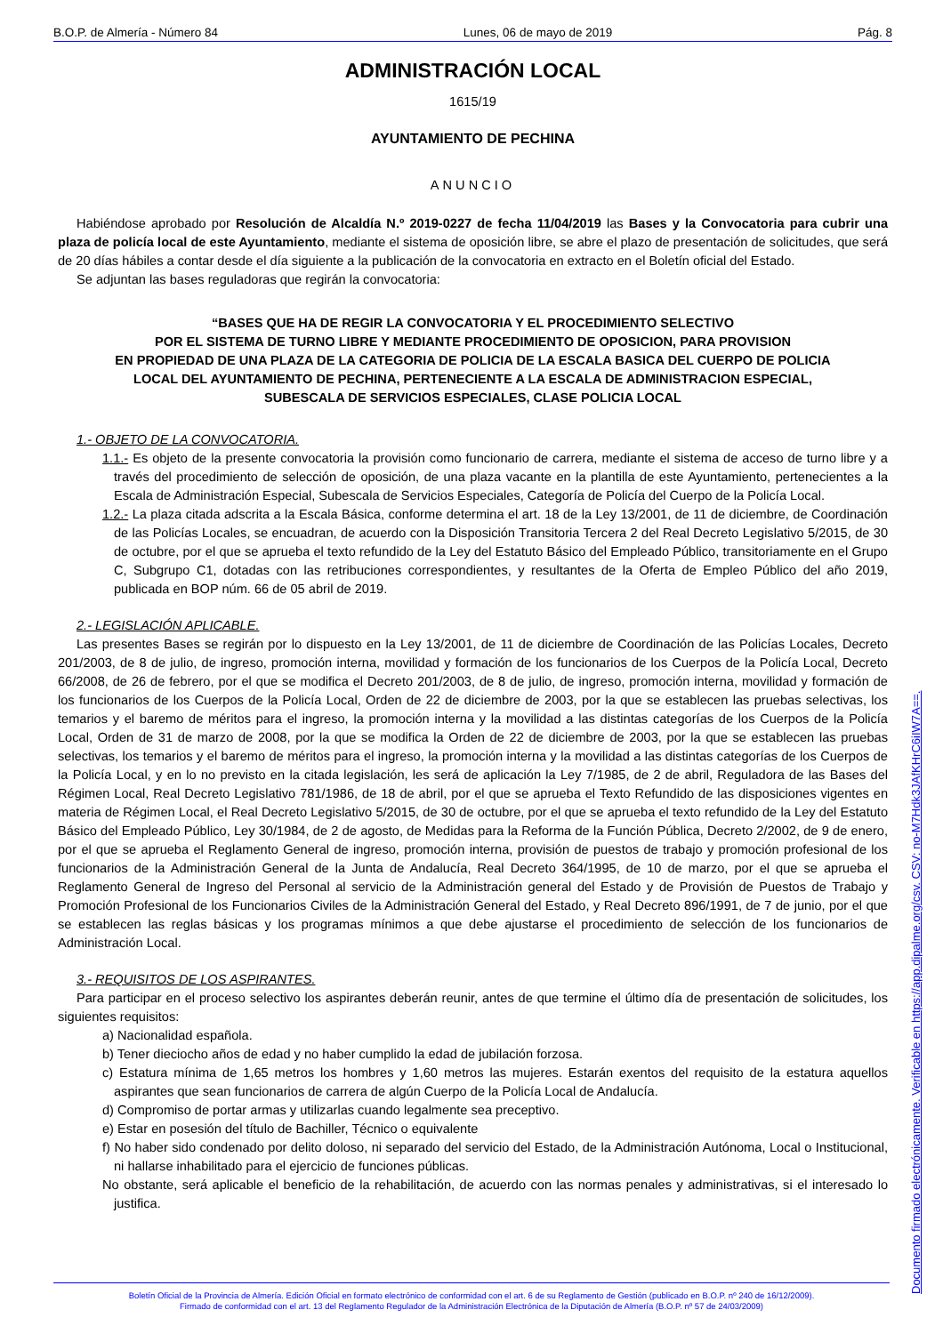B.O.P. de Almería - Número 84 Lunes, 06 de mayo de 2019 Pág. 8
ADMINISTRACIÓN LOCAL
1615/19
AYUNTAMIENTO DE PECHINA
ANUNCIO
Habiéndose aprobado por Resolución de Alcaldía N.º 2019-0227 de fecha 11/04/2019 las Bases y la Convocatoria para cubrir una plaza de policía local de este Ayuntamiento, mediante el sistema de oposición libre, se abre el plazo de presentación de solicitudes, que será de 20 días hábiles a contar desde el día siguiente a la publicación de la convocatoria en extracto en el Boletín oficial del Estado.
Se adjuntan las bases reguladoras que regirán la convocatoria:
“BASES QUE HA DE REGIR LA CONVOCATORIA Y EL PROCEDIMIENTO SELECTIVO
POR EL SISTEMA DE TURNO LIBRE Y MEDIANTE PROCEDIMIENTO DE OPOSICION, PARA PROVISION
EN PROPIEDAD DE UNA PLAZA DE LA CATEGORIA DE POLICIA DE LA ESCALA BASICA DEL CUERPO DE POLICIA
LOCAL DEL AYUNTAMIENTO DE PECHINA, PERTENECIENTE A LA ESCALA DE ADMINISTRACION ESPECIAL,
SUBESCALA DE SERVICIOS ESPECIALES, CLASE POLICIA LOCAL
1.- OBJETO DE LA CONVOCATORIA.
1.1.- Es objeto de la presente convocatoria la provisión como funcionario de carrera, mediante el sistema de acceso de turno libre y a través del procedimiento de selección de oposición, de una plaza vacante en la plantilla de este Ayuntamiento, pertenecientes a la Escala de Administración Especial, Subescala de Servicios Especiales, Categoría de Policía del Cuerpo de la Policía Local.
1.2.- La plaza citada adscrita a la Escala Básica, conforme determina el art. 18 de la Ley 13/2001, de 11 de diciembre, de Coordinación de las Policías Locales, se encuadran, de acuerdo con la Disposición Transitoria Tercera 2 del Real Decreto Legislativo 5/2015, de 30 de octubre, por el que se aprueba el texto refundido de la Ley del Estatuto Básico del Empleado Público, transitoriamente en el Grupo C, Subgrupo C1, dotadas con las retribuciones correspondientes, y resultantes de la Oferta de Empleo Público del año 2019, publicada en BOP núm. 66 de 05 abril de 2019.
2.- LEGISLACIÓN APLICABLE.
Las presentes Bases se regirán por lo dispuesto en la Ley 13/2001, de 11 de diciembre de Coordinación de las Policías Locales, Decreto 201/2003, de 8 de julio, de ingreso, promoción interna, movilidad y formación de los funcionarios de los Cuerpos de la Policía Local, Decreto 66/2008, de 26 de febrero, por el que se modifica el Decreto 201/2003, de 8 de julio, de ingreso, promoción interna, movilidad y formación de los funcionarios de los Cuerpos de la Policía Local, Orden de 22 de diciembre de 2003, por la que se establecen las pruebas selectivas, los temarios y el baremo de méritos para el ingreso, la promoción interna y la movilidad a las distintas categorías de los Cuerpos de la Policía Local, Orden de 31 de marzo de 2008, por la que se modifica la Orden de 22 de diciembre de 2003, por la que se establecen las pruebas selectivas, los temarios y el baremo de méritos para el ingreso, la promoción interna y la movilidad a las distintas categorías de los Cuerpos de la Policía Local, y en lo no previsto en la citada legislación, les será de aplicación la Ley 7/1985, de 2 de abril, Reguladora de las Bases del Régimen Local, Real Decreto Legislativo 781/1986, de 18 de abril, por el que se aprueba el Texto Refundido de las disposiciones vigentes en materia de Régimen Local, el Real Decreto Legislativo 5/2015, de 30 de octubre, por el que se aprueba el texto refundido de la Ley del Estatuto Básico del Empleado Público, Ley 30/1984, de 2 de agosto, de Medidas para la Reforma de la Función Pública, Decreto 2/2002, de 9 de enero, por el que se aprueba el Reglamento General de ingreso, promoción interna, provisión de puestos de trabajo y promoción profesional de los funcionarios de la Administración General de la Junta de Andalucía, Real Decreto 364/1995, de 10 de marzo, por el que se aprueba el Reglamento General de Ingreso del Personal al servicio de la Administración general del Estado y de Provisión de Puestos de Trabajo y Promoción Profesional de los Funcionarios Civiles de la Administración General del Estado, y Real Decreto 896/1991, de 7 de junio, por el que se establecen las reglas básicas y los programas mínimos a que debe ajustarse el procedimiento de selección de los funcionarios de Administración Local.
3.- REQUISITOS DE LOS ASPIRANTES.
Para participar en el proceso selectivo los aspirantes deberán reunir, antes de que termine el último día de presentación de solicitudes, los siguientes requisitos:
a) Nacionalidad española.
b) Tener dieciocho años de edad y no haber cumplido la edad de jubilación forzosa.
c) Estatura mínima de 1,65 metros los hombres y 1,60 metros las mujeres. Estarán exentos del requisito de la estatura aquellos aspirantes que sean funcionarios de carrera de algún Cuerpo de la Policía Local de Andalucía.
d) Compromiso de portar armas y utilizarlas cuando legalmente sea preceptivo.
e) Estar en posesión del título de Bachiller, Técnico o equivalente
f) No haber sido condenado por delito doloso, ni separado del servicio del Estado, de la Administración Autónoma, Local o Institucional, ni hallarse inhabilitado para el ejercicio de funciones públicas.
No obstante, será aplicable el beneficio de la rehabilitación, de acuerdo con las normas penales y administrativas, si el interesado lo justifica.
Boletín Oficial de la Provincia de Almería. Edición Oficial en formato electrónico de conformidad con el art. 6 de su Reglamento de Gestión (publicado en B.O.P. nº 240 de 16/12/2009).
Firmado de conformidad con el art. 13 del Reglamento Regulador de la Administración Electrónica de la Diputación de Almería (B.O.P. nº 57 de 24/03/2009)
Documento firmado electrónicamente. Verificable en https://app.dipalme.org/csv. CSV: no-M7Hdk3JAfKHrC6iIW7A==.